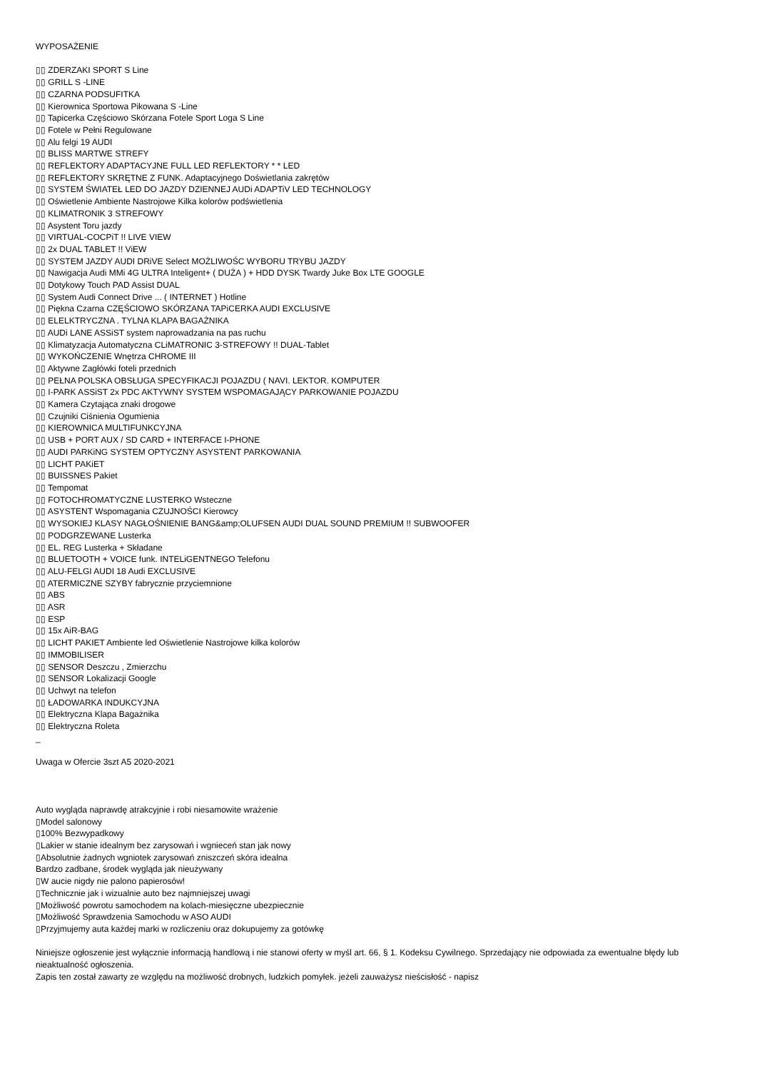WYPOSAŻENIE
▯▯ ZDERZAKI SPORT S Line
▯▯ GRILL S -LINE
▯▯ CZARNA PODSUFITKA
▯▯ Kierownica Sportowa Pikowana S -Line
▯▯ Tapicerka Częściowo Skórzana Fotele Sport Loga S Line
▯▯ Fotele w Pełni Regulowane
▯▯ Alu felgi 19 AUDI
▯▯ BLISS MARTWE STREFY
▯▯ REFLEKTORY ADAPTACYJNE FULL LED REFLEKTORY * * LED
▯▯ REFLEKTORY SKRĘTNE Z FUNK. Adaptacyjnego Doświetlania zakrętów
▯▯ SYSTEM ŚWIATEŁ LED DO JAZDY DZIENNEJ AUDi ADAPTiV LED TECHNOLOGY
▯▯ Oświetlenie Ambiente Nastrojowe Kilka kolorów podświetlenia
▯▯ KLIMATRONIK 3 STREFOWY
▯▯ Asystent Toru jazdy
▯▯ VIRTUAL-COCPiT !! LIVE VIEW
▯▯ 2x DUAL TABLET !! ViEW
▯▯ SYSTEM JAZDY AUDI DRiVE Select MOŻLIWOŚC WYBORU TRYBU JAZDY
▯▯ Nawigacja Audi MMi 4G ULTRA Inteligent+ ( DUŻA ) + HDD DYSK Twardy Juke Box LTE GOOGLE
▯▯ Dotykowy Touch PAD Assist DUAL
▯▯ System Audi Connect Drive ... ( INTERNET ) Hotline
▯▯ Piękna Czarna CZĘŚCIOWO SKÓRZANA TAPiCERKA AUDI EXCLUSIVE
▯▯ ELELKTRYCZNA . TYLNA KLAPA BAGAŻNIKA
▯▯ AUDi LANE ASSiST system naprowadzania na pas ruchu
▯▯ Klimatyzacja Automatyczna CLiMATRONIC 3-STREFOWY !! DUAL-Tablet
▯▯ WYKOŃCZENIE Wnętrza CHROME III
▯▯ Aktywne Zagłówki foteli przednich
▯▯ PEŁNA POLSKA OBSŁUGA SPECYFIKACJI POJAZDU ( NAVI. LEKTOR. KOMPUTER
▯▯ I-PARK ASSiST 2x PDC AKTYWNY SYSTEM WSPOMAGAJĄCY PARKOWANIE POJAZDU
▯▯ Kamera Czytająca znaki drogowe
▯▯ Czujniki Ciśnienia Ogumienia
▯▯ KIEROWNICA MULTIFUNKCYJNA
▯▯ USB + PORT AUX / SD CARD + INTERFACE I-PHONE
▯▯ AUDI PARKiNG SYSTEM OPTYCZNY ASYSTENT PARKOWANIA
▯▯ LICHT PAKiET
▯▯ BUISSNES Pakiet
▯▯ Tempomat
▯▯ FOTOCHROMATYCZNE LUSTERKO Wsteczne
▯▯ ASYSTENT Wspomagania CZUJNOŚCI Kierowcy
▯▯ WYSOKIEJ KLASY NAGŁOŚNIENIE BANG&amp;OLUFSEN AUDI DUAL SOUND PREMIUM !! SUBWOOFER
▯▯ PODGRZEWANE Lusterka
▯▯ EL. REG Lusterka + Składane
▯▯ BLUETOOTH + VOICE funk. INTELiGENTNEGO Telefonu
▯▯ ALU-FELGI AUDI 18 Audi EXCLUSIVE
▯▯ ATERMICZNE SZYBY fabrycznie przyciemnione
▯▯ ABS
▯▯ ASR
▯▯ ESP
▯▯ 15x AiR-BAG
▯▯ LICHT PAKIET Ambiente led Oświetlenie Nastrojowe kilka kolorów
▯▯ IMMOBILISER
▯▯ SENSOR Deszczu , Zmierzchu
▯▯ SENSOR Lokalizacji Google
▯▯ Uchwyt na telefon
▯▯ ŁADOWARKA INDUKCYJNA
▯▯ Elektryczna Klapa Bagażnika
▯▯ Elektryczna Roleta
_
Uwaga w Ofercie 3szt A5 2020-2021
Auto wygląda naprawdę atrakcyjnie i robi niesamowite wrażenie
▯Model salonowy
▯100% Bezwypadkowy
▯Lakier w stanie idealnym bez zarysowań i wgnieceń stan jak nowy
▯Absolutnie żadnych wgniotek zarysowań zniszczeń skóra idealna
Bardzo zadbane, środek wygląda jak nieużywany
▯W aucie nigdy nie palono papierosów!
▯Technicznie jak i wizualnie auto bez najmniejszej uwagi
▯Możliwość powrotu samochodem na kolach-miesięczne ubezpiecznie
▯Możliwość Sprawdzenia Samochodu w ASO AUDI
▯Przyjmujemy auta każdej marki w rozliczeniu oraz dokupujemy za gotówkę
Niniejsze ogłoszenie jest wyłącznie informacją handlową i nie stanowi oferty w myśl art. 66, § 1. Kodeksu Cywilnego. Sprzedający nie odpowiada za ewentualne błędy lub nieaktualność ogłoszenia.
Zapis ten został zawarty ze względu na możliwość drobnych, ludzkich pomyłek. jeżeli zauważysz nieścisłość - napisz